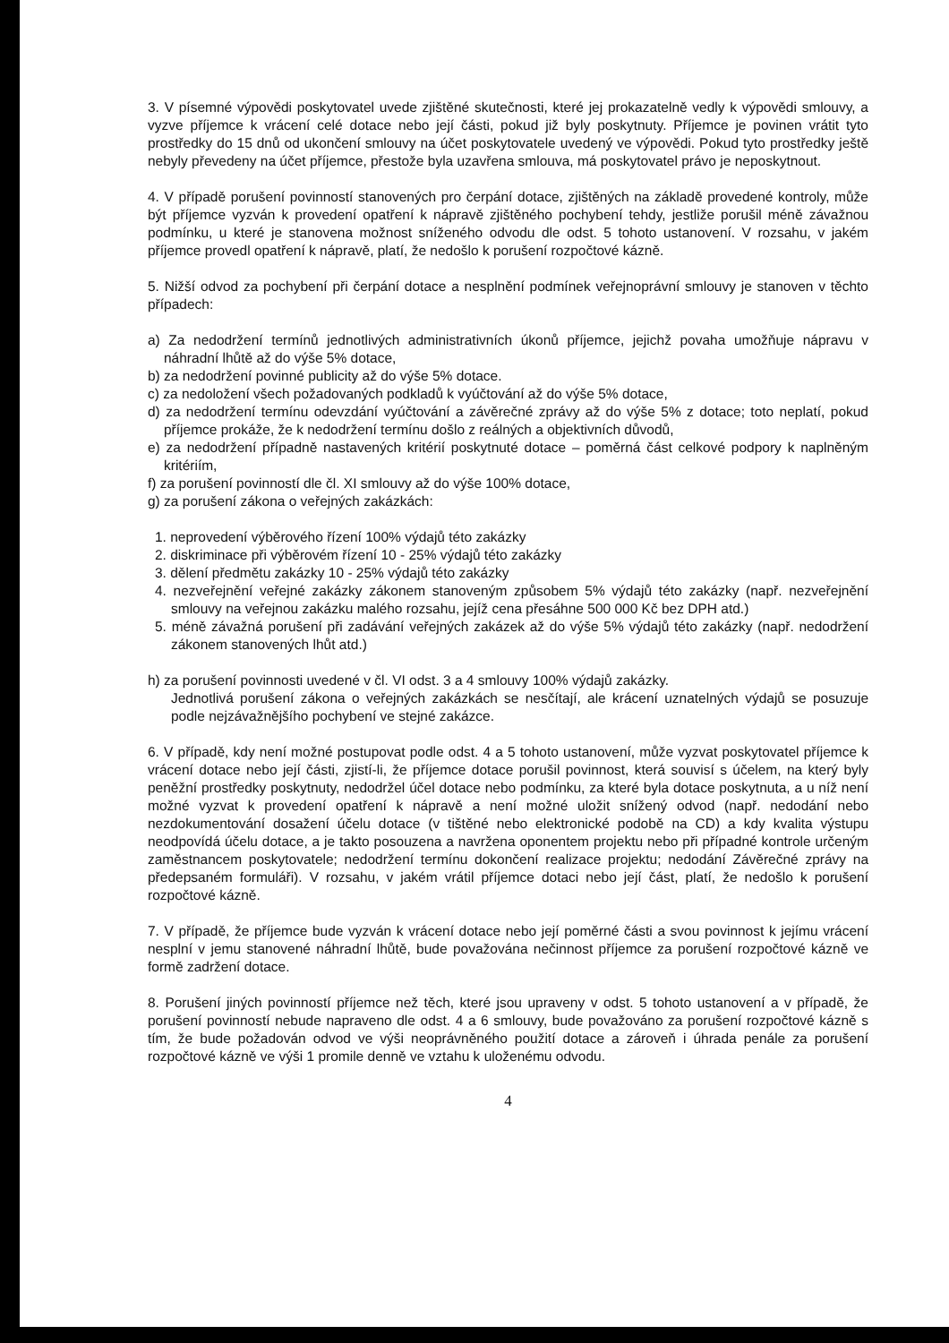3. V písemné výpovědi poskytovatel uvede zjištěné skutečnosti, které jej prokazatelně vedly k výpovědi smlouvy, a vyzve příjemce k vrácení celé dotace nebo její části, pokud již byly poskytnuty. Příjemce je povinen vrátit tyto prostředky do 15 dnů od ukončení smlouvy na účet poskytovatele uvedený ve výpovědi. Pokud tyto prostředky ještě nebyly převedeny na účet příjemce, přestože byla uzavřena smlouva, má poskytovatel právo je neposkytnout.
4. V případě porušení povinností stanovených pro čerpání dotace, zjištěných na základě provedené kontroly, může být příjemce vyzván k provedení opatření k nápravě zjištěného pochybení tehdy, jestliže porušil méně závažnou podmínku, u které je stanovena možnost sníženého odvodu dle odst. 5 tohoto ustanovení. V rozsahu, v jakém příjemce provedl opatření k nápravě, platí, že nedošlo k porušení rozpočtové kázně.
5. Nižší odvod za pochybení při čerpání dotace a nesplnění podmínek veřejnoprávní smlouvy je stanoven v těchto případech:
a) Za nedodržení termínů jednotlivých administrativních úkonů příjemce, jejichž povaha umožňuje nápravu v náhradní lhůtě až do výše 5% dotace,
b) za nedodržení povinné publicity až do výše 5% dotace.
c) za nedoložení všech požadovaných podkladů k vyúčtování až do výše 5% dotace,
d) za nedodržení termínu odevzdání vyúčtování a závěrečné zprávy až do výše 5% z dotace; toto neplatí, pokud příjemce prokáže, že k nedodržení termínu došlo z reálných a objektivních důvodů,
e) za nedodržení případně nastavených kritérií poskytnuté dotace – poměrná část celkové podpory k naplněným kritériím,
f) za porušení povinností dle čl. XI smlouvy až do výše 100% dotace,
g) za porušení zákona o veřejných zakázkách:
1. neprovedení výběrového řízení 100% výdajů této zakázky
2. diskriminace při výběrovém řízení 10 - 25% výdajů této zakázky
3. dělení předmětu zakázky 10 - 25% výdajů této zakázky
4. nezveřejnění veřejné zakázky zákonem stanoveným způsobem 5% výdajů této zakázky (např. nezveřejnění smlouvy na veřejnou zakázku malého rozsahu, jejíž cena přesáhne 500 000 Kč bez DPH atd.)
5. méně závažná porušení při zadávání veřejných zakázek až do výše 5% výdajů této zakázky (např. nedodržení zákonem stanovených lhůt atd.)
h) za porušení povinnosti uvedené v čl. VI odst. 3 a 4 smlouvy 100% výdajů zakázky.
Jednotlivá porušení zákona o veřejných zakázkách se nesčítají, ale krácení uznatelných výdajů se posuzuje podle nejzávažnějšího pochybení ve stejné zakázce.
6. V případě, kdy není možné postupovat podle odst. 4 a 5 tohoto ustanovení, může vyzvat poskytovatel příjemce k vrácení dotace nebo její části, zjistí-li, že příjemce dotace porušil povinnost, která souvisí s účelem, na který byly peněžní prostředky poskytnuty, nedodržel účel dotace nebo podmínku, za které byla dotace poskytnuta, a u níž není možné vyzvat k provedení opatření k nápravě a není možné uložit snížený odvod (např. nedodání nebo nezdokumentování dosažení účelu dotace (v tištěné nebo elektronické podobě na CD) a kdy kvalita výstupu neodpovídá účelu dotace, a je takto posouzena a navržena oponentem projektu nebo při případné kontrole určeným zaměstnancem poskytovatele; nedodržení termínu dokončení realizace projektu; nedodání Závěrečné zprávy na předepsaném formuláři). V rozsahu, v jakém vrátil příjemce dotaci nebo její část, platí, že nedošlo k porušení rozpočtové kázně.
7. V případě, že příjemce bude vyzván k vrácení dotace nebo její poměrné části a svou povinnost k jejímu vrácení nesplní v jemu stanovené náhradní lhůtě, bude považována nečinnost příjemce za porušení rozpočtové kázně ve formě zadržení dotace.
8. Porušení jiných povinností příjemce než těch, které jsou upraveny v odst. 5 tohoto ustanovení a v případě, že porušení povinností nebude napraveno dle odst. 4 a 6 smlouvy, bude považováno za porušení rozpočtové kázně s tím, že bude požadován odvod ve výši neoprávněného použití dotace a zároveň i úhrada penále za porušení rozpočtové kázně ve výši 1 promile denně ve vztahu k uloženému odvodu.
4